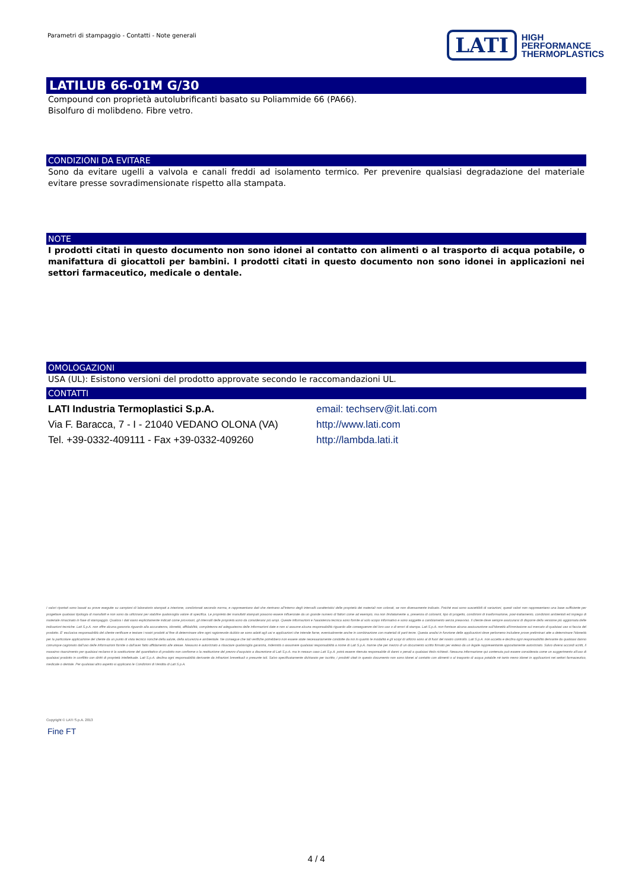Parametri di stampaggio - Contatti - Note generali
LATI
HIGH
PERFORMANCE
THERMOPLASTICS
LATILUB 66-01M G/30
Compound con proprietà autolubrificanti basato su Poliammide 66 (PA66).
Bisolfuro di molibdeno. Fibre vetro.
CONDIZIONI DA EVITARE
Sono da evitare ugelli a valvola e canali freddi ad isolamento termico. Per prevenire qualsiasi degradazione del materiale evitare presse sovradimensionate rispetto alla stampata.
NOTE
I prodotti citati in questo documento non sono idonei al contatto con alimenti o al trasporto di acqua potabile, o manifattura di giocattoli per bambini. I prodotti citati in questo documento non sono idonei in applicazioni nei settori farmaceutico, medicale o dentale.
OMOLOGAZIONI
USA (UL): Esistono versioni del prodotto approvate secondo le raccomandazioni UL.
CONTATTI
LATI Industria Termoplastici S.p.A.
Via F. Baracca, 7 - I - 21040 VEDANO OLONA (VA)
Tel. +39-0332-409111 - Fax +39-0332-409260
email: techserv@it.lati.com
http://www.lati.com
http://lambda.lati.it
I valori riportati sono basati su prove eseguite su campioni di laboratorio stampati a iniezione, condizionati secondo norma, e rappresentano dati che rientrano all'interno degli intervalli caratteristici delle proprietà dei materiali non colorati, se non diversamente indicato. Poiché essi sono suscettibili di variazioni, questi valori non rappresentano una base sufficiente per progettare qualsiasi tipologia di manufatti e non sono da utilizzarsi per stabilire qualsivoglia valore di specifica. Le proprietà dei manufatti stampati possono essere influenzate da un grande numero di fattori come ad esempio, ma non limitatamente a, presenza di coloranti, tipo di progetto, condizioni di trasformazione, post-trattamento, condizioni ambientali ed impiego di materiale rimacinato in fase di stampaggio. Qualora i dati siano esplicitamente indicati come provvisori, gli intervalli delle proprietà sono da considerarsi più ampi. Queste informazioni e l'assistenza tecnica sono fornite al solo scopo informativo e sono soggette a cambiamento senza preavviso. Il cliente deve sempre assicurarsi di disporre della versione più aggiornata delle indicazioni tecniche. Lati S.p.A. non offre alcuna garanzia riguardo alla accuratezza, idoneità, affidabilità, completezza ed adeguatezza delle informazioni date e non si assume alcuna responsabilità riguardo alle conseguenze del loro uso o di errori di stampa. Lati S.p.A. non fornisce alcuna assicurazione sull'idoneità all'immissione sul mercato di qualsiasi uso si faccia del prodotto. E' esclusiva responsabilità del cliente verificare e testare i nostri prodotti al fine di determinare oltre ogni ragionevole dubbio se sono adatti agli usi e applicazioni che intende farne, eventualmente anche in combinazione con materiali di parti terze. Questa analisi in funzione delle applicazioni deve perlomeno includere prove preliminari atte a determinare l'idoneità per la particolare applicazione del cliente da un punto di vista tecnico nonché della salute, della sicurezza e ambientale. Ne consegue che tali verifiche potrebbero non essere state necessariamente condotte da noi in quanto le modalità e gli scopi di utilizzo sono al di fuori del nostro controllo. Lati S.p.A. non accetta e declina ogni responsabilità derivante da qualsiasi danno comunque cagionato dall'uso delle informazioni fornite o dall'aver fatto affidamento alle stesse. Nessuno è autorizzato a rilasciare qualsivoglia garanzia, indennità o assumere qualsiasi responsabilità a nome di Lati S.p.A. tranne che per mezzo di un documento scritto firmato per esteso da un legale rappresentante appositamente autorizzato. Salvo diversi accordi scritti, il massimo risarcimento per qualsiasi reclamo è la sostituzione del quantitativo di prodotto non conforme o la restituzione del prezzo d'acquisto a discrezione di Lati S.p.A. ma in nessun caso Lati S.p.A. potrà essere ritenuta responsabile di danni o penali a qualsiasi titolo richiesti. Nessuna informazione qui contenuta può essere considerata come un suggerimento all'uso di qualsiasi prodotto in conflitto con diritti di proprietà intellettuale. Lati S.p.A. declina ogni responsabilità derivante da infrazioni brevettuali o presunte tali. Salvo specificatamente dichiarato per iscritto, i prodotti citati in questo documento non sono idonei al contatto con alimenti o al trasporto di acqua potabile né tanto meno idonei in applicazioni nei settori farmaceutico, medicale o dentale. Per qualsiasi altro aspetto si applicano le Condizioni di Vendita di Lati S.p.A.
Copyright © LATI S.p.A. 2013
Fine FT
4 / 4